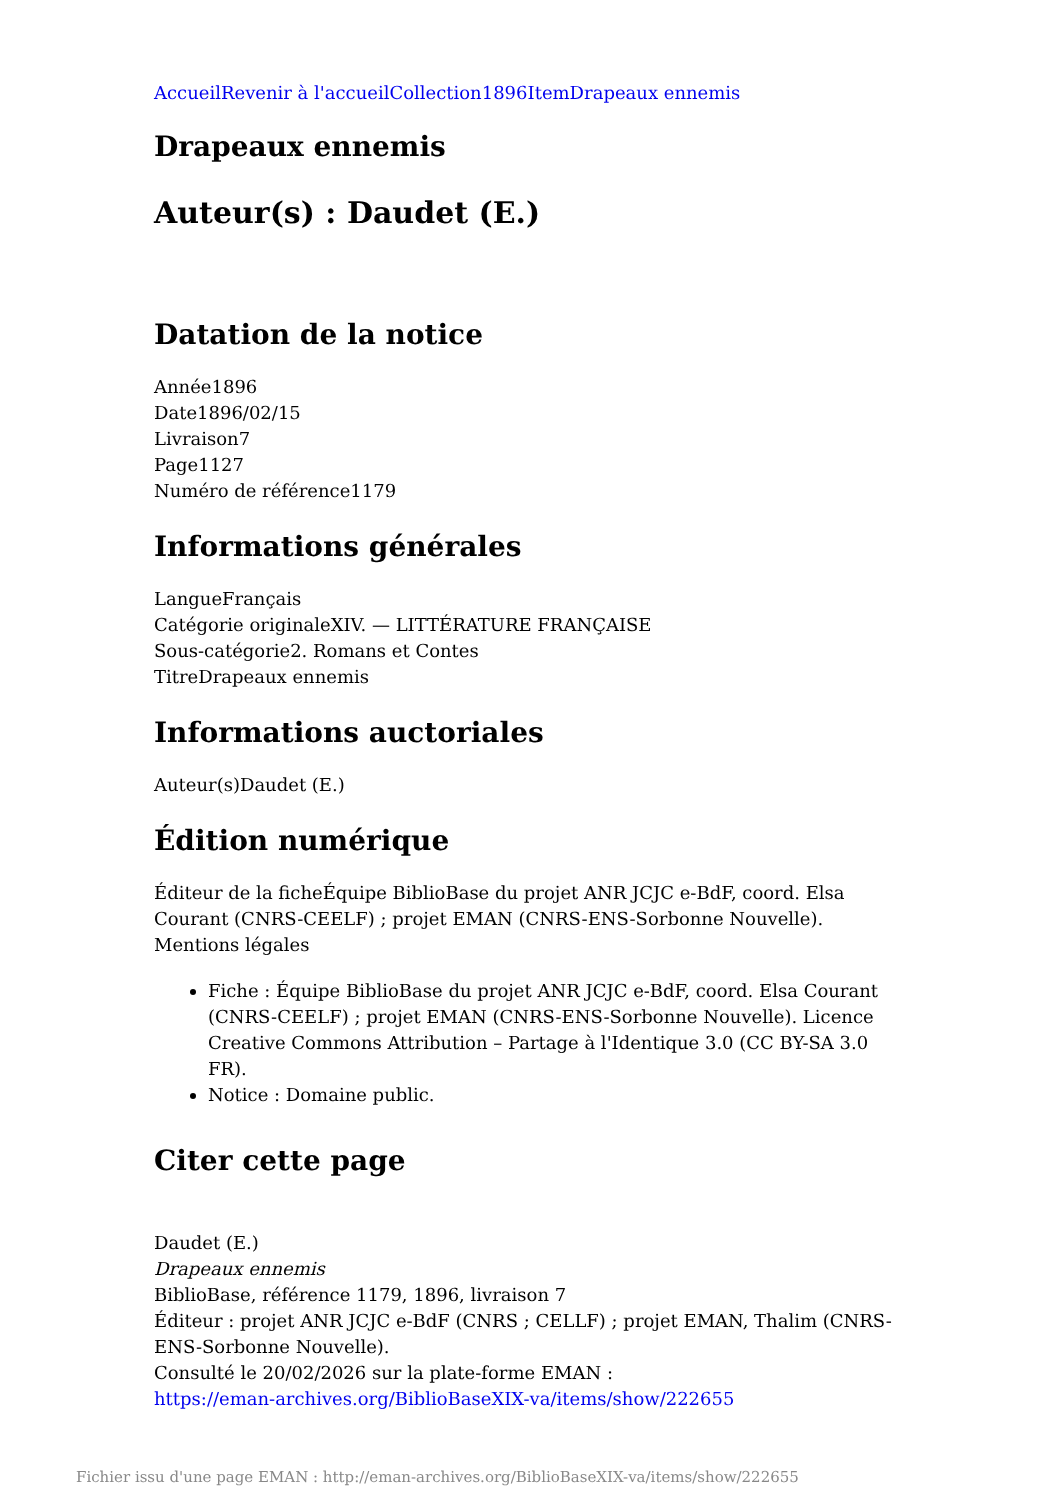Accueil Revenir à l'accueil Collection 1896 Item Drapeaux ennemis
Drapeaux ennemis
Auteur(s) : Daudet (E.)
Datation de la notice
Année1896
Date1896/02/15
Livraison7
Page1127
Numéro de référence1179
Informations générales
LangueFrançais
Catégorie originaleXIV. — LITTÉRATURE FRANÇAISE
Sous-catégorie2. Romans et Contes
TitreDrapeaux ennemis
Informations auctoriales
Auteur(s)Daudet (E.)
Édition numérique
Éditeur de la ficheÉquipe BiblioBase du projet ANR JCJC e-BdF, coord. Elsa Courant (CNRS-CEELF) ; projet EMAN (CNRS-ENS-Sorbonne Nouvelle).
Mentions légales
Fiche : Équipe BiblioBase du projet ANR JCJC e-BdF, coord. Elsa Courant (CNRS-CEELF) ; projet EMAN (CNRS-ENS-Sorbonne Nouvelle). Licence Creative Commons Attribution – Partage à l'Identique 3.0 (CC BY-SA 3.0 FR).
Notice : Domaine public.
Citer cette page
Daudet (E.)
Drapeaux ennemis
BiblioBase, référence 1179, 1896, livraison 7
Éditeur : projet ANR JCJC e-BdF (CNRS ; CELLF) ; projet EMAN, Thalim (CNRS-ENS-Sorbonne Nouvelle).
Consulté le 20/02/2026 sur la plate-forme EMAN :
https://eman-archives.org/BiblioBaseXIX-va/items/show/222655
Fichier issu d'une page EMAN : http://eman-archives.org/BiblioBaseXIX-va/items/show/222655